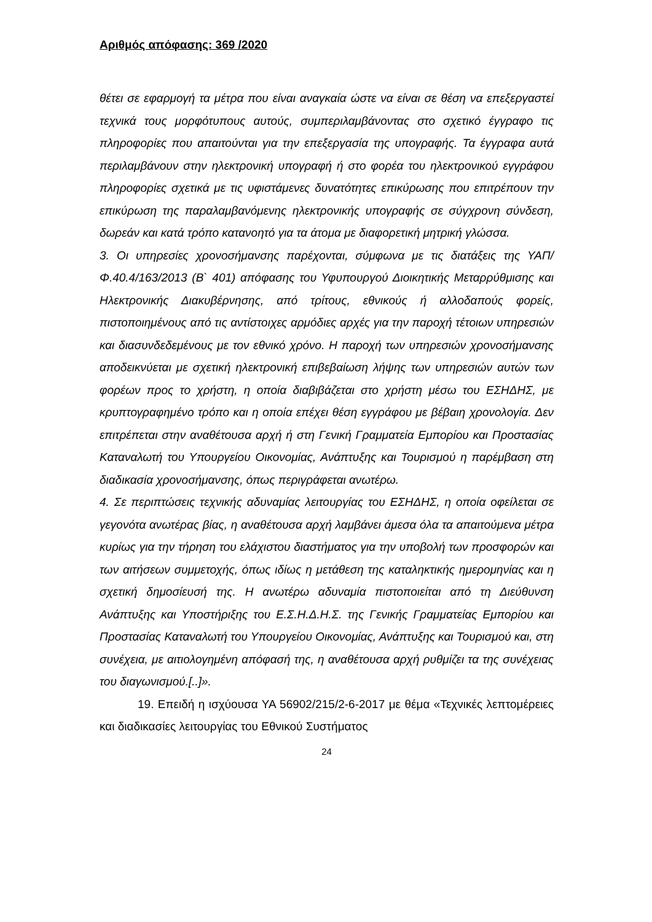Αριθμός απόφασης: 369 /2020
θέτει σε εφαρμογή τα μέτρα που είναι αναγκαία ώστε να είναι σε θέση να επεξεργαστεί τεχνικά τους μορφότυπους αυτούς, συμπεριλαμβάνοντας στο σχετικό έγγραφο τις πληροφορίες που απαιτούνται για την επεξεργασία της υπογραφής. Τα έγγραφα αυτά περιλαμβάνουν στην ηλεκτρονική υπογραφή ή στο φορέα του ηλεκτρονικού εγγράφου πληροφορίες σχετικά με τις υφιστάμενες δυνατότητες επικύρωσης που επιτρέπουν την επικύρωση της παραλαμβανόμενης ηλεκτρονικής υπογραφής σε σύγχρονη σύνδεση, δωρεάν και κατά τρόπο κατανοητό για τα άτομα με διαφορετική μητρική γλώσσα.
3. Οι υπηρεσίες χρονοσήμανσης παρέχονται, σύμφωνα με τις διατάξεις της ΥΑΠ/Φ.40.4/163/2013 (Β` 401) απόφασης του Υφυπουργού Διοικητικής Μεταρρύθμισης και Ηλεκτρονικής Διακυβέρνησης, από τρίτους, εθνικούς ή αλλοδαπούς φορείς, πιστοποιημένους από τις αντίστοιχες αρμόδιες αρχές για την παροχή τέτοιων υπηρεσιών και διασυνδεδεμένους με τον εθνικό χρόνο. Η παροχή των υπηρεσιών χρονοσήμανσης αποδεικνύεται με σχετική ηλεκτρονική επιβεβαίωση λήψης των υπηρεσιών αυτών των φορέων προς το χρήστη, η οποία διαβιβάζεται στο χρήστη μέσω του ΕΣΗΔΗΣ, με κρυπτογραφημένο τρόπο και η οποία επέχει θέση εγγράφου με βέβαιη χρονολογία. Δεν επιτρέπεται στην αναθέτουσα αρχή ή στη Γενική Γραμματεία Εμπορίου και Προστασίας Καταναλωτή του Υπουργείου Οικονομίας, Ανάπτυξης και Τουρισμού η παρέμβαση στη διαδικασία χρονοσήμανσης, όπως περιγράφεται ανωτέρω.
4. Σε περιπτώσεις τεχνικής αδυναμίας λειτουργίας του ΕΣΗΔΗΣ, η οποία οφείλεται σε γεγονότα ανωτέρας βίας, η αναθέτουσα αρχή λαμβάνει άμεσα όλα τα απαιτούμενα μέτρα κυρίως για την τήρηση του ελάχιστου διαστήματος για την υποβολή των προσφορών και των αιτήσεων συμμετοχής, όπως ιδίως η μετάθεση της καταληκτικής ημερομηνίας και η σχετική δημοσίευσή της. Η ανωτέρω αδυναμία πιστοποιείται από τη Διεύθυνση Ανάπτυξης και Υποστήριξης του Ε.Σ.Η.Δ.Η.Σ. της Γενικής Γραμματείας Εμπορίου και Προστασίας Καταναλωτή του Υπουργείου Οικονομίας, Ανάπτυξης και Τουρισμού και, στη συνέχεια, με αιτιολογημένη απόφασή της, η αναθέτουσα αρχή ρυθμίζει τα της συνέχειας του διαγωνισμού.[..]».
19. Επειδή η ισχύουσα ΥΑ 56902/215/2-6-2017 με θέμα «Τεχνικές λεπτομέρειες και διαδικασίες λειτουργίας του Εθνικού Συστήματος
24